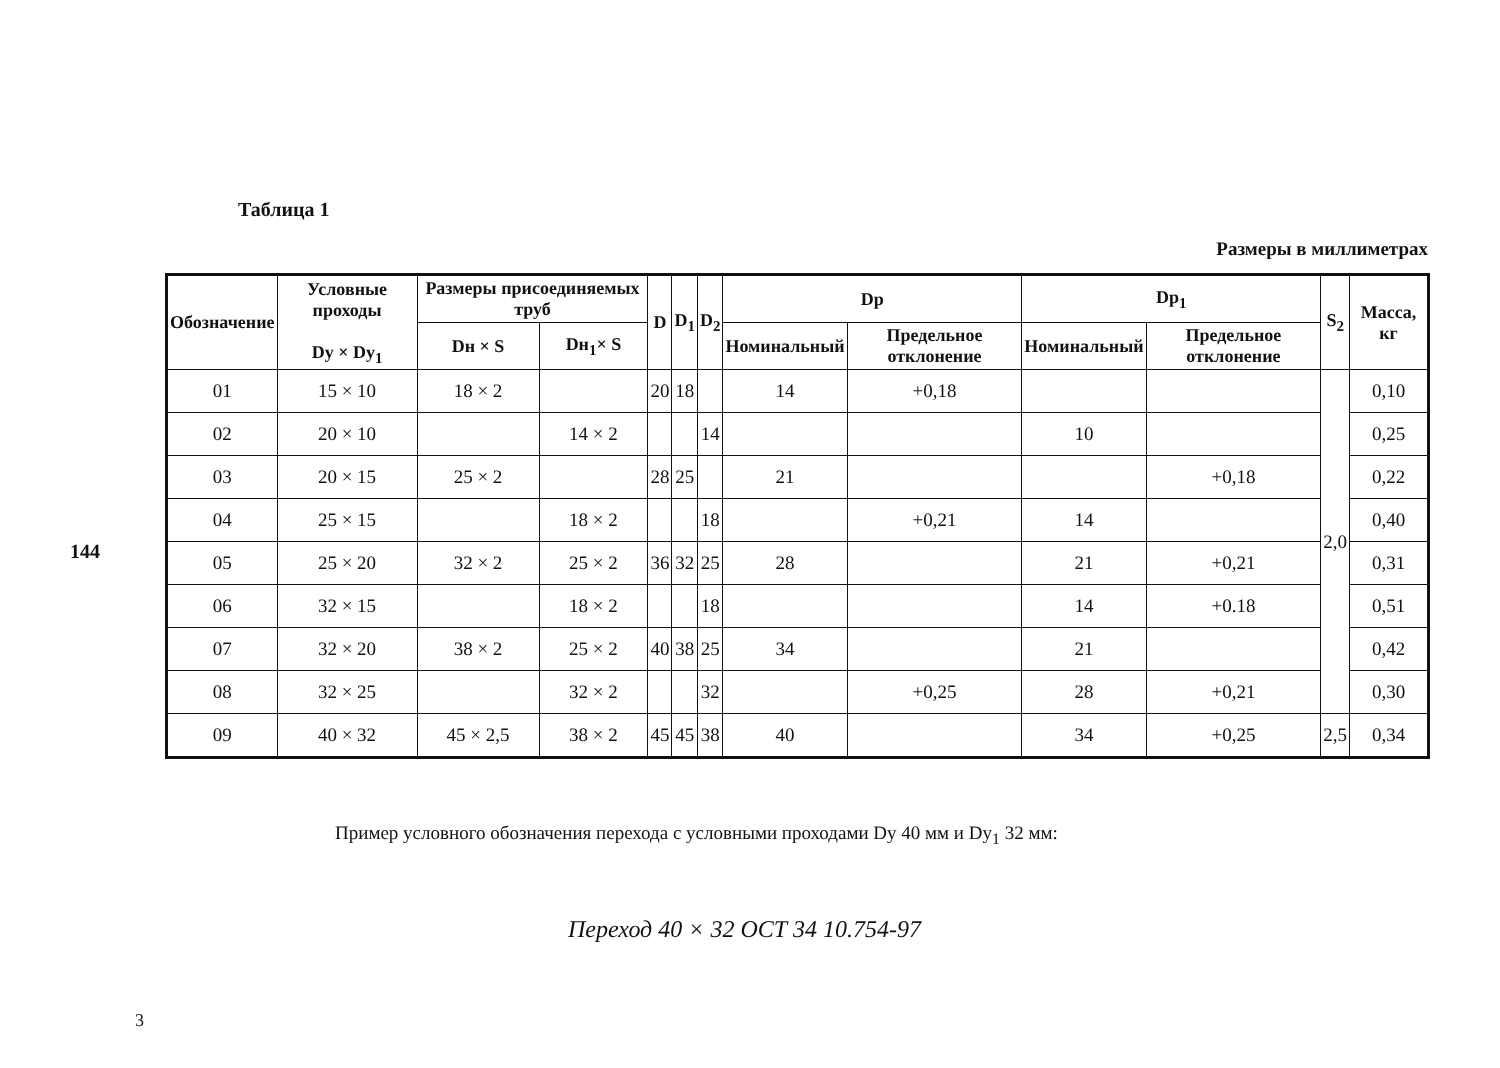144
Таблица 1
Размеры в миллиметрах
| Обозначение | Условные проходы Dу × Dу<sub>1</sub> | Размеры присоединяемых труб | | D | D<sub>1</sub> | D<sub>2</sub> | Dр | | Dр<sub>1</sub> | | S<sub>2</sub> | Масса, кг |
| --- | --- | --- | --- | --- | --- | --- | --- | --- | --- | --- | --- | --- |
| | | Dн × S | Dн<sub>1</sub>× S | | | | Номинальный | Предельное отклонение | Номинальный | Предельное отклонение | | |
| 01 | 15 × 10 | 18 × 2 | | 20 | 18 | | 14 | +0,18 | | | 2,0 | 0,10 |
| 02 | 20 × 10 | | 14 × 2 | | | 14 | | | 10 | | | 0,25 |
| 03 | 20 × 15 | 25 × 2 | | 28 | 25 | | 21 | | | +0,18 | | 0,22 |
| 04 | 25 × 15 | | 18 × 2 | | | 18 | | +0,21 | 14 | | | 0,40 |
| 05 | 25 × 20 | 32 × 2 | 25 × 2 | 36 | 32 | 25 | 28 | | 21 | +0,21 | | 0,31 |
| 06 | 32 × 15 | | 18 × 2 | | | 18 | | | 14 | +0.18 | | 0,51 |
| 07 | 32 × 20 | 38 × 2 | 25 × 2 | 40 | 38 | 25 | 34 | | 21 | | | 0,42 |
| 08 | 32 × 25 | | 32 × 2 | | | 32 | | +0,25 | 28 | +0,21 | | 0,30 |
| 09 | 40 × 32 | 45 × 2,5 | 38 × 2 | 45 | 45 | 38 | 40 | | 34 | +0,25 | 2,5 | 0,34 |
Пример условного обозначения перехода с условными проходами Dу 40 мм и Dу<sub>1</sub> 32 мм:
Переход 40 × 32 ОСТ 34 10.754-97
3